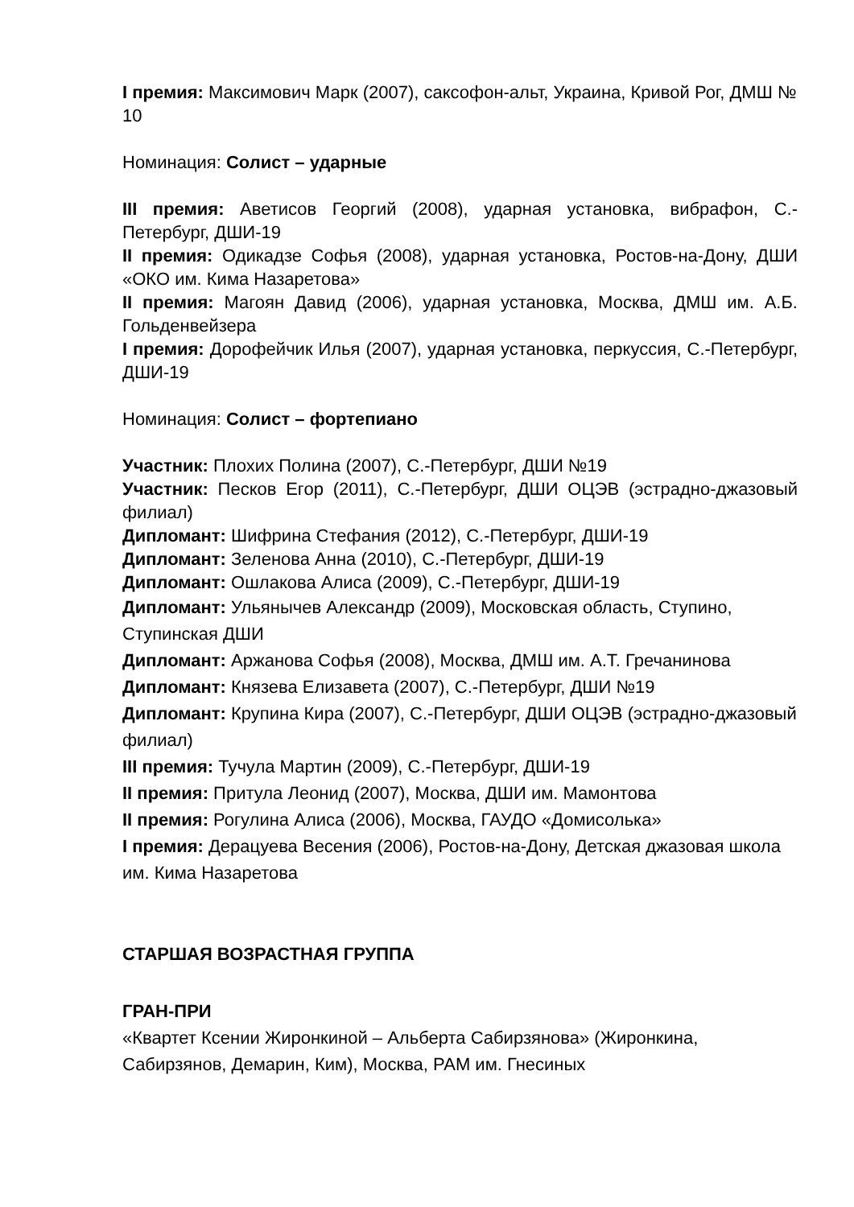I премия: Максимович Марк (2007), саксофон-альт, Украина, Кривой Рог, ДМШ № 10
Номинация: Солист – ударные
III премия: Аветисов Георгий (2008), ударная установка, вибрафон, С.-Петербург, ДШИ-19
II премия: Одикадзе Софья (2008), ударная установка, Ростов-на-Дону, ДШИ «ОКО им. Кима Назаретова»
II премия: Магоян Давид (2006), ударная установка, Москва, ДМШ им. А.Б. Гольденвейзера
I премия: Дорофейчик Илья (2007), ударная установка, перкуссия, С.-Петербург, ДШИ-19
Номинация: Солист – фортепиано
Участник: Плохих Полина (2007), С.-Петербург, ДШИ №19
Участник: Песков Егор (2011), С.-Петербург, ДШИ ОЦЭВ (эстрадно-джазовый филиал)
Дипломант: Шифрина Стефания (2012), С.-Петербург, ДШИ-19
Дипломант: Зеленова Анна (2010), С.-Петербург, ДШИ-19
Дипломант: Ошлакова Алиса (2009), С.-Петербург, ДШИ-19
Дипломант: Ульянычев Александр (2009), Московская область, Ступино, Ступинская ДШИ
Дипломант: Аржанова Софья (2008), Москва, ДМШ им. А.Т. Гречанинова
Дипломант: Князева Елизавета (2007), С.-Петербург, ДШИ №19
Дипломант: Крупина Кира (2007), С.-Петербург, ДШИ ОЦЭВ (эстрадно-джазовый филиал)
III премия: Тучула Мартин (2009), С.-Петербург, ДШИ-19
II премия: Притула Леонид (2007), Москва, ДШИ им. Мамонтова
II премия: Рогулина Алиса (2006), Москва, ГАУДО «Домисолька»
I премия: Дерацуева Весения (2006), Ростов-на-Дону, Детская джазовая школа им. Кима Назаретова
СТАРШАЯ ВОЗРАСТНАЯ ГРУППА
ГРАН-ПРИ
«Квартет Ксении Жиронкиной – Альберта Сабирзянова» (Жиронкина, Сабирзянов, Демарин, Ким), Москва, РАМ им. Гнесиных